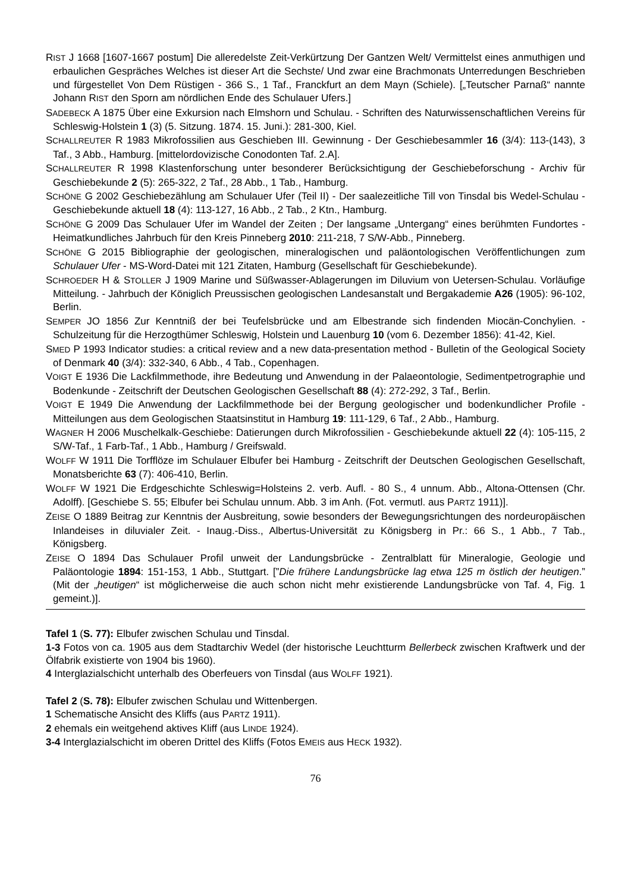RIST J 1668 [1607-1667 postum] Die alleredelste Zeit-Verkürtzung Der Gantzen Welt/ Vermittelst eines anmuthigen und erbaulichen Gespräches Welches ist dieser Art die Sechste/ Und zwar eine Brachmonats Unterredungen Beschrieben und fürgestellet Von Dem Rüstigen - 366 S., 1 Taf., Franckfurt an dem Mayn (Schiele). [„Teutscher Parnaß“ nannte Johann RIST den Sporn am nördlichen Ende des Schulauer Ufers.]
SADEBECK A 1875 Über eine Exkursion nach Elmshorn und Schulau. - Schriften des Naturwissenschaftlichen Vereins für Schleswig-Holstein 1 (3) (5. Sitzung. 1874. 15. Juni.): 281-300, Kiel.
SCHALLREUTER R 1983 Mikrofossilien aus Geschieben III. Gewinnung - Der Geschiebesammler 16 (3/4): 113-(143), 3 Taf., 3 Abb., Hamburg. [mittelordovizische Conodonten Taf. 2.A].
SCHALLREUTER R 1998 Klastenforschung unter besonderer Berücksichtigung der Geschiebeforschung - Archiv für Geschiebekunde 2 (5): 265-322, 2 Taf., 28 Abb., 1 Tab., Hamburg.
SCHÖNE G 2002 Geschiebezählung am Schulauer Ufer (Teil II) - Der saalezeitliche Till von Tinsdal bis Wedel-Schulau - Geschiebekunde aktuell 18 (4): 113-127, 16 Abb., 2 Tab., 2 Ktn., Hamburg.
SCHÖNE G 2009 Das Schulauer Ufer im Wandel der Zeiten ; Der langsame „Untergang“ eines berühmten Fundortes - Heimatkundliches Jahrbuch für den Kreis Pinneberg 2010: 211-218, 7 S/W-Abb., Pinneberg.
SCHÖNE G 2015 Bibliographie der geologischen, mineralogischen und paläontologischen Veröffentlichungen zum Schulauer Ufer - MS-Word-Datei mit 121 Zitaten, Hamburg (Gesellschaft für Geschiebekunde).
SCHROEDER H & STOLLER J 1909 Marine und Süßwasser-Ablagerungen im Diluvium von Uetersen-Schulau. Vorläufige Mitteilung. - Jahrbuch der Königlich Preussischen geologischen Landesanstalt und Bergakademie A26 (1905): 96-102, Berlin.
SEMPER JO 1856 Zur Kenntniß der bei Teufelsbrücke und am Elbestrande sich findenden Miocän-Conchylien. - Schulzeitung für die Herzogthümer Schleswig, Holstein und Lauenburg 10 (vom 6. Dezember 1856): 41-42, Kiel.
SMED P 1993 Indicator studies: a critical review and a new data-presentation method - Bulletin of the Geological Society of Denmark 40 (3/4): 332-340, 6 Abb., 4 Tab., Copenhagen.
VOIGT E 1936 Die Lackfilmmethode, ihre Bedeutung und Anwendung in der Palaeontologie, Sedimentpetrographie und Bodenkunde - Zeitschrift der Deutschen Geologischen Gesellschaft 88 (4): 272-292, 3 Taf., Berlin.
VOIGT E 1949 Die Anwendung der Lackfilmmethode bei der Bergung geologischer und bodenkundlicher Profile - Mitteilungen aus dem Geologischen Staatsinstitut in Hamburg 19: 111-129, 6 Taf., 2 Abb., Hamburg.
WAGNER H 2006 Muschelkalk-Geschiebe: Datierungen durch Mikrofossilien - Geschiebekunde aktuell 22 (4): 105-115, 2 S/W-Taf., 1 Farb-Taf., 1 Abb., Hamburg / Greifswald.
WOLFF W 1911 Die Torfflöze im Schulauer Elbufer bei Hamburg - Zeitschrift der Deutschen Geologischen Gesellschaft, Monatsberichte 63 (7): 406-410, Berlin.
WOLFF W 1921 Die Erdgeschichte Schleswig=Holsteins 2. verb. Aufl. - 80 S., 4 unnum. Abb., Altona-Ottensen (Chr. Adolff). [Geschiebe S. 55; Elbufer bei Schulau unnum. Abb. 3 im Anh. (Fot. vermutl. aus PARTZ 1911)].
ZEISE O 1889 Beitrag zur Kenntnis der Ausbreitung, sowie besonders der Bewegungsrichtungen des nordeuropäischen Inlandeises in diluvialer Zeit. - Inaug.-Diss., Albertus-Universität zu Königsberg in Pr.: 66 S., 1 Abb., 7 Tab., Königsberg.
ZEISE O 1894 Das Schulauer Profil unweit der Landungsbrücke - Zentralblatt für Mineralogie, Geologie und Paläontologie 1894: 151-153, 1 Abb., Stuttgart. [”Die frühere Landungsbrücke lag etwa 125 m östlich der heutigen.” (Mit der „heutigen“ ist möglicherweise die auch schon nicht mehr existierende Landungsbrücke von Taf. 4, Fig. 1 gemeint.)].
Tafel 1 (S. 77): Elbufer zwischen Schulau und Tinsdal.
1-3 Fotos von ca. 1905 aus dem Stadtarchiv Wedel (der historische Leuchtturm Bellerbeck zwischen Kraftwerk und der Ölfabrik existierte von 1904 bis 1960).
4 Interglazialschicht unterhalb des Oberfeuers von Tinsdal (aus WOLFF 1921).
Tafel 2 (S. 78): Elbufer zwischen Schulau und Wittenbergen.
1 Schematische Ansicht des Kliffs (aus PARTZ 1911).
2 ehemals ein weitgehend aktives Kliff (aus LINDE 1924).
3-4 Interglazialschicht im oberen Drittel des Kliffs (Fotos EMEIS aus HECK 1932).
76